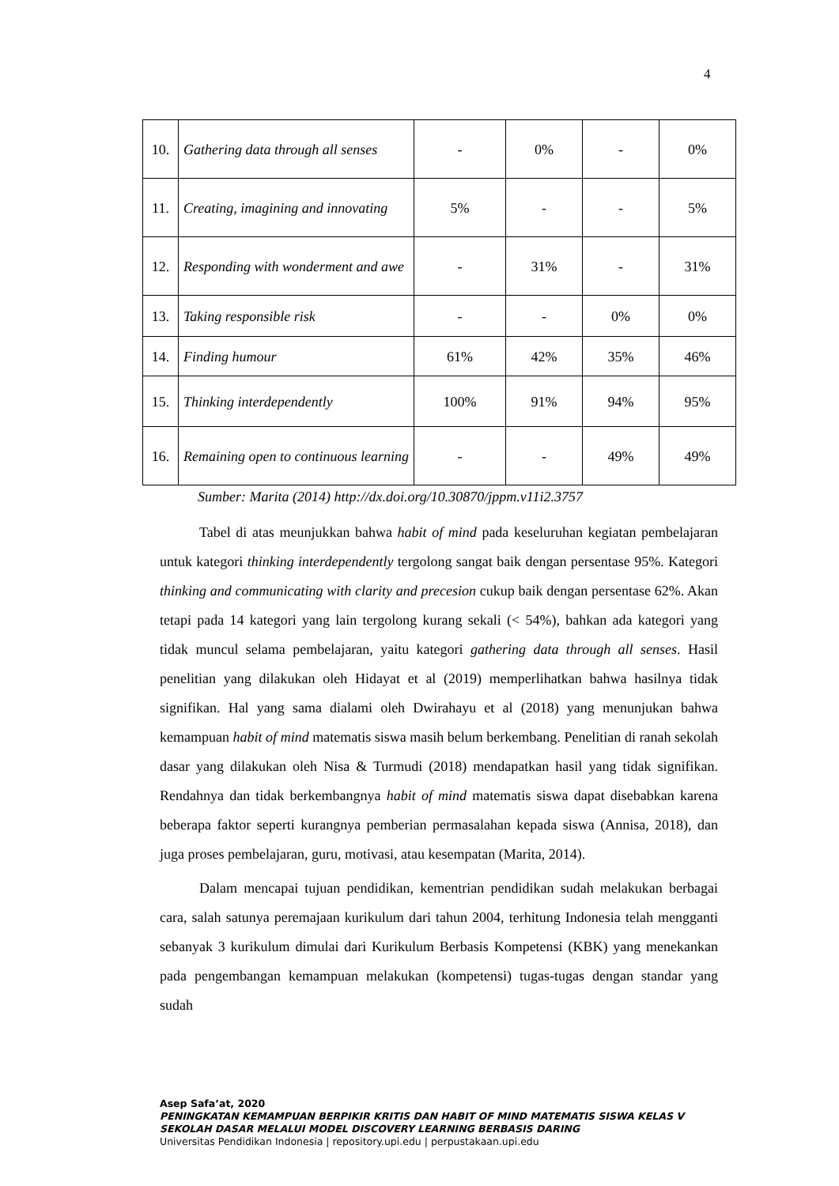4
| 10. | Gathering data through all senses | - | 0% | - | 0% |
| 11. | Creating, imagining and innovating | 5% | - | - | 5% |
| 12. | Responding with wonderment and awe | - | 31% | - | 31% |
| 13. | Taking responsible risk | - | - | 0% | 0% |
| 14. | Finding humour | 61% | 42% | 35% | 46% |
| 15. | Thinking interdependently | 100% | 91% | 94% | 95% |
| 16. | Remaining open to continuous learning | - | - | 49% | 49% |
Sumber: Marita (2014) http://dx.doi.org/10.30870/jppm.v11i2.3757
Tabel di atas meunjukkan bahwa habit of mind pada keseluruhan kegiatan pembelajaran untuk kategori thinking interdependently tergolong sangat baik dengan persentase 95%. Kategori thinking and communicating with clarity and precesion cukup baik dengan persentase 62%. Akan tetapi pada 14 kategori yang lain tergolong kurang sekali (< 54%), bahkan ada kategori yang tidak muncul selama pembelajaran, yaitu kategori gathering data through all senses. Hasil penelitian yang dilakukan oleh Hidayat et al (2019) memperlihatkan bahwa hasilnya tidak signifikan. Hal yang sama dialami oleh Dwirahayu et al (2018) yang menunjukan bahwa kemampuan habit of mind matematis siswa masih belum berkembang. Penelitian di ranah sekolah dasar yang dilakukan oleh Nisa & Turmudi (2018) mendapatkan hasil yang tidak signifikan. Rendahnya dan tidak berkembangnya habit of mind matematis siswa dapat disebabkan karena beberapa faktor seperti kurangnya pemberian permasalahan kepada siswa (Annisa, 2018), dan juga proses pembelajaran, guru, motivasi, atau kesempatan (Marita, 2014).
Dalam mencapai tujuan pendidikan, kementrian pendidikan sudah melakukan berbagai cara, salah satunya peremajaan kurikulum dari tahun 2004, terhitung Indonesia telah mengganti sebanyak 3 kurikulum dimulai dari Kurikulum Berbasis Kompetensi (KBK) yang menekankan pada pengembangan kemampuan melakukan (kompetensi) tugas-tugas dengan standar yang sudah
Asep Safa’at, 2020
PENINGKATAN KEMAMPUAN BERPIKIR KRITIS DAN HABIT OF MIND MATEMATIS SISWA KELAS V
SEKOLAH DASAR MELALUI MODEL DISCOVERY LEARNING BERBASIS DARING
Universitas Pendidikan Indonesia | repository.upi.edu | perpustakaan.upi.edu